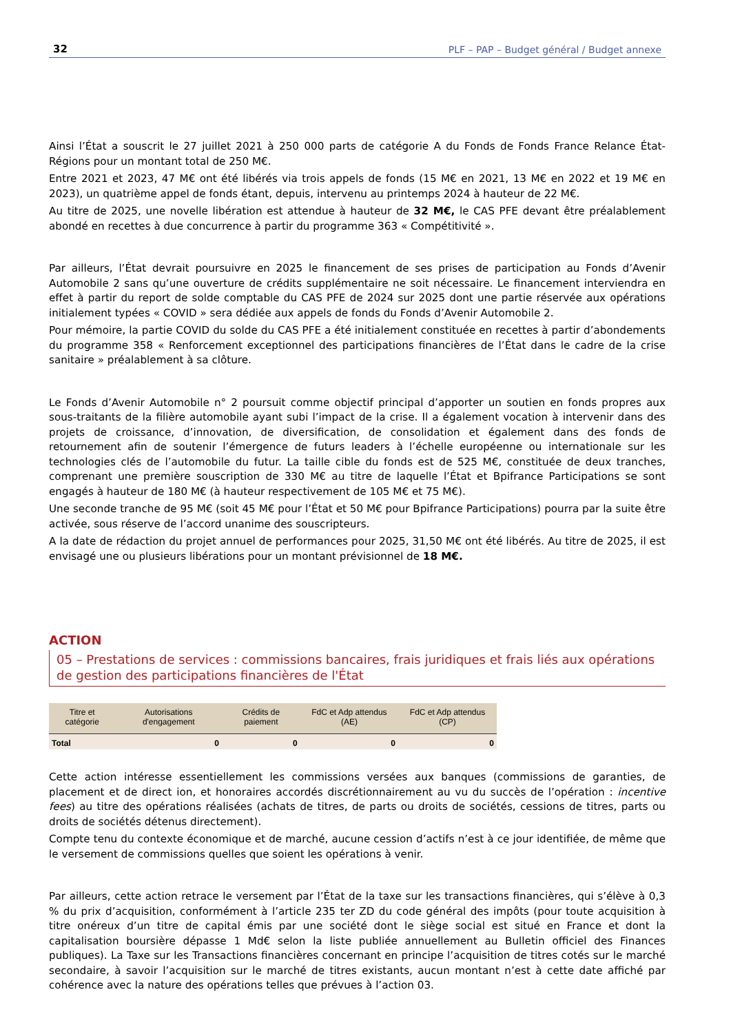32 PLF – PAP – Budget général / Budget annexe
Ainsi l’État a souscrit le 27 juillet 2021 à 250 000 parts de catégorie A du Fonds de Fonds France Relance État-Régions pour un montant total de 250 M€.
Entre 2021 et 2023, 47 M€ ont été libérés via trois appels de fonds (15 M€ en 2021, 13 M€ en 2022 et 19 M€ en 2023), un quatrième appel de fonds étant, depuis, intervenu au printemps 2024 à hauteur de 22 M€.
Au titre de 2025, une novelle libération est attendue à hauteur de 32 M€, le CAS PFE devant être préalablement abondé en recettes à due concurrence à partir du programme 363 « Compétitivité ».
Par ailleurs, l’État devrait poursuivre en 2025 le financement de ses prises de participation au Fonds d’Avenir Automobile 2 sans qu’une ouverture de crédits supplémentaire ne soit nécessaire. Le financement interviendra en effet à partir du report de solde comptable du CAS PFE de 2024 sur 2025 dont une partie réservée aux opérations initialement typées « COVID » sera dédiée aux appels de fonds du Fonds d’Avenir Automobile 2.
Pour mémoire, la partie COVID du solde du CAS PFE a été initialement constituée en recettes à partir d’abondements du programme 358 « Renforcement exceptionnel des participations financières de l’État dans le cadre de la crise sanitaire » préalablement à sa clôture.
Le Fonds d’Avenir Automobile n° 2 poursuit comme objectif principal d’apporter un soutien en fonds propres aux sous-traitants de la filière automobile ayant subi l’impact de la crise. Il a également vocation à intervenir dans des projets de croissance, d’innovation, de diversification, de consolidation et également dans des fonds de retournement afin de soutenir l’émergence de futurs leaders à l’échelle européenne ou internationale sur les technologies clés de l’automobile du futur. La taille cible du fonds est de 525 M€, constituée de deux tranches, comprenant une première souscription de 330 M€ au titre de laquelle l’État et Bpifrance Participations se sont engagés à hauteur de 180 M€ (à hauteur respectivement de 105 M€ et 75 M€).
Une seconde tranche de 95 M€ (soit 45 M€ pour l’État et 50 M€ pour Bpifrance Participations) pourra par la suite être activée, sous réserve de l’accord unanime des souscripteurs.
A la date de rédaction du projet annuel de performances pour 2025, 31,50 M€ ont été libérés. Au titre de 2025, il est envisagé une ou plusieurs libérations pour un montant prévisionnel de 18 M€.
ACTION
05 – Prestations de services : commissions bancaires, frais juridiques et frais liés aux opérations de gestion des participations financières de l'État
| Titre et catégorie | Autorisations d'engagement | Crédits de paiement | FdC et Adp attendus (AE) | FdC et Adp attendus (CP) |
| --- | --- | --- | --- | --- |
| Total | 0 | 0 | 0 | 0 |
Cette action intéresse essentiellement les commissions versées aux banques (commissions de garanties, de placement et de direct ion, et honoraires accordés discrétionnairement au vu du succès de l’opération : incentive fees) au titre des opérations réalisées (achats de titres, de parts ou droits de sociétés, cessions de titres, parts ou droits de sociétés détenus directement).
Compte tenu du contexte économique et de marché, aucune cession d’actifs n’est à ce jour identifiée, de même que le versement de commissions quelles que soient les opérations à venir.
Par ailleurs, cette action retrace le versement par l’État de la taxe sur les transactions financières, qui s’élève à 0,3 % du prix d’acquisition, conformément à l’article 235 ter ZD du code général des impôts (pour toute acquisition à titre onéreux d’un titre de capital émis par une société dont le siège social est situé en France et dont la capitalisation boursière dépasse 1 Md€ selon la liste publiée annuellement au Bulletin officiel des Finances publiques). La Taxe sur les Transactions financières concernant en principe l’acquisition de titres cotés sur le marché secondaire, à savoir l’acquisition sur le marché de titres existants, aucun montant n’est à cette date affiché par cohérence avec la nature des opérations telles que prévues à l’action 03.